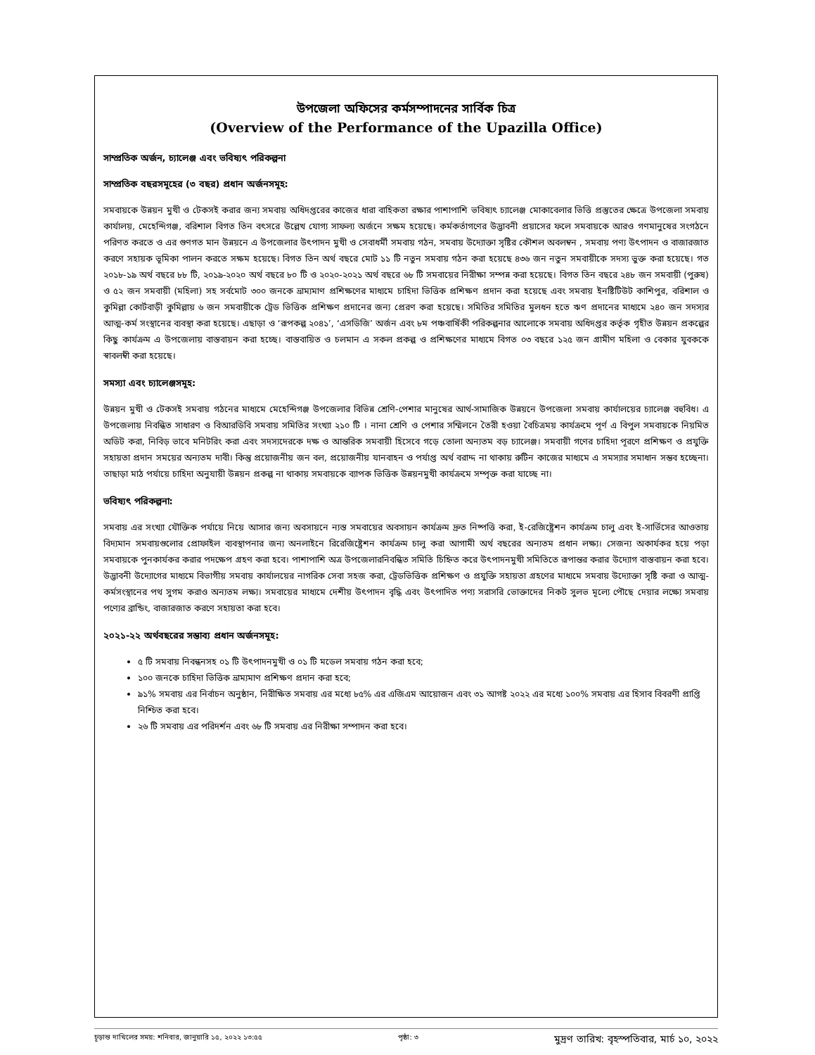উপজেলা অফিসের কর্মসম্পাদনের সার্বিক চিত্র
(Overview of the Performance of the Upazilla Office)
সাম্প্রতিক অর্জন, চ্যালেঞ্জ এবং ভবিষ্যৎ পরিকল্পনা
সাম্প্রতিক বছরসমূহের (৩ বছর) প্রধান অর্জনসমূহ:
সমবায়কে উন্নয়ন মুখী ও টেকসই করার জন্য সমবায় অধিদপ্তরের কাজের ধারা বাহিকতা রক্ষার পাশাপাশি ভবিষ্যৎ চ্যালেঞ্জ মোকাবেলার ভিত্তি প্রস্তুতের ক্ষেত্রে উপজেলা সমবায় কার্যালয়, মেহেন্দিগঞ্জ, বরিশাল বিগত তিন বৎসরে উল্লেখ যোগ্য সাফল্য অর্জনে সক্ষম হয়েছে। কর্মকর্তাগণের উদ্ভাবনী প্রয়াসের ফলে সমবায়কে আরও গণমানুষের সংগঠনে পরিণত করতে ও এর গুণগত মান উন্নয়নে এ উপজেলার উৎপাদন মুখী ও সেবাধর্মী সমবায় গঠন, সমবায় উদ্যোক্তা সৃষ্টির কৌশল অবলম্বন , সমবায় পণ্য উৎপাদন ও বাজারজাত করণে সহায়ক ভূমিকা পালন করতে সক্ষম হয়েছে। বিগত তিন অর্থ বছরে মোট ১১ টি নতুন সমবায় গঠন করা হয়েছে ৪৩৬ জন নতুন সমবায়ীকে সদস্য ভুক্ত করা হয়েছে। গত ২০১৮-১৯ অর্থ বছরে ৮৮ টি, ২০১৯-২০২০ অর্থ বছরে ৮০ টি ও ২০২০-২০২১ অর্থ বছরে ৬৮ টি সমবায়ের নিরীক্ষা সম্পন্ন করা হয়েছে। বিগত তিন বছরে ২৪৮ জন সমবায়ী (পুরুষ) ও ৫২ জন সমবায়ী (মহিলা) সহ সর্বমোট ৩০০ জনকে ভ্রাম্যমাণ প্রশিক্ষণের মাধ্যমে চাহিদা ভিত্তিক প্রশিক্ষণ প্রদান করা হয়েছে এবং সমবায় ইনষ্টিটিউট কাশিপুর, বরিশাল ও কুমিল্লা কোর্টবাড়ী কুমিল্লায় ৬ জন সমবায়ীকে ট্রেড ভিত্তিক প্রশিক্ষণ প্রদানের জন্য প্রেরণ করা হয়েছে। সমিতির সমিতির মুলধন হতে ঋণ প্রদানের মাধ্যমে ২৪০ জন সদস্যর আত্ম-কর্ম সংস্থানের ব্যবস্থা করা হয়েছে। এছাড়া ও ‘রূপকল্প ২০৪১’, ‘এসডিজি’ অর্জন এবং ৮ম পঞ্চবার্ষিকী পরিকল্পনার আলোকে সমবায় অধিদপ্তর কর্তৃক গৃহীত উন্নয়ন প্রকল্পের কিছু কার্যক্রম এ উপজেলায় বাস্তবায়ন করা হচ্ছে। বাস্তবায়িত ও চলমান এ সকল প্রকল্প ও প্রশিক্ষণের মাধ্যমে বিগত ০৩ বছরে ১২৫ জন গ্রামীণ মহিলা ও বেকার যুবককে স্বাবলম্বী করা হয়েছে।
সমস্যা এবং চ্যালেঞ্জসমূহ:
উন্নয়ন মুখী ও টেকসই সমবায় গঠনের মাধ্যমে মেহেন্দিগঞ্জ উপজেলার বিভিন্ন শ্রেণি-পেশার মানুষের আর্থ-সামাজিক উন্নয়নে উপজেলা সমবায় কার্যালয়ের চ্যালেঞ্জ বহুবিধ। এ উপজেলায় নিবন্ধিত সাধারণ ও বিআরডিবি সমবায় সমিতির সংখ্যা ২১০ টি । নানা শ্রেণি ও পেশার সম্মিলনে তৈরী হওয়া বৈচিত্রময় কার্যক্রমে পূর্ণ এ বিপুল সমবায়কে নিয়মিত অডিট করা, নিবিড় ভাবে মনিটরিং করা এবং সদস্যদেরকে দক্ষ ও আন্তরিক সমবায়ী হিসেবে গড়ে তোলা অন্যতম বড় চ্যালেঞ্জ। সমবায়ী গণের চাহিদা পূরণে প্রশিক্ষণ ও প্রযুক্তি সহায়তা প্রদান সময়ের অন্যতম দাবী। কিন্তু প্রয়োজনীয় জন বল, প্রয়োজনীয় যানবাহন ও পর্যাপ্ত অর্থ বরাদ্দ না থাকায় রুটিন কাজের মাধ্যমে এ সমস্যার সমাধান সম্ভব হচ্ছেনা। তাছাড়া মাঠ পর্যায়ে চাহিদা অনুযায়ী উন্নয়ন প্রকল্প না থাকায় সমবায়কে ব্যাপক ভিত্তিক উন্নয়নমুখী কার্যক্রমে সম্পৃক্ত করা যাচ্ছে না।
ভবিষ্যৎ পরিকল্পনা:
সমবায় এর সংখ্যা যৌক্তিক পর্যায়ে নিয়ে আসার জন্য অবসায়নে ন্যস্ত সমবায়ের অবসায়ন কার্যক্রম দ্রুত নিষ্পত্তি করা, ই-রেজিষ্ট্রেশন কার্যক্রম চালু এবং ই-সার্ভিসের আওতায় বিদ্যমান সমবায়গুলোর প্রোফাইল ব্যবস্থাপনার জন্য অনলাইনে রিরেজিষ্ট্রেশন কার্যক্রম চালু করা আগামী অর্থ বছরের অন্যতম প্রধান লক্ষ্য। সেজন্য অকার্যকর হয়ে পড়া সমবায়কে পুনকার্যকর করার পদক্ষেপ গ্রহণ করা হবে। পাশাপাশি অত্র উপজেলারনিবন্ধিত সমিতি চিহ্নিত করে উৎপাদনমুখী সমিতিতে রূপান্তর করার উদ্যোগ বাস্তবায়ন করা হবে। উদ্ভাবনী উদ্যোগের মাধ্যমে বিভাগীয় সমবায় কার্যালয়ের নাগরিক সেবা সহজ করা, ট্রেডভিত্তিক প্রশিক্ষণ ও প্রযুক্তি সহায়তা গ্রহণের মাধ্যমে সমবায় উদ্যোক্তা সৃষ্টি করা ও আত্ম-কর্মসংস্থানের পথ সুগম করাও অন্যতম লক্ষ্য। সমবায়ের মাধ্যমে দেশীয় উৎপাদন বৃদ্ধি এবং উৎপাদিত পণ্য সরাসরি ভোক্তাদের নিকট সুলভ মূল্যে পৌছে দেয়ার লক্ষ্যে সমবায় পণ্যের ব্রান্ডিং, বাজারজাত করণে সহায়তা করা হবে।
২০২১-২২ অর্থবছরের সম্ভাব্য প্রধান অর্জনসমূহ:
৫ টি সমবায় নিবন্ধনসহ ০১ টি উৎপাদনমুখী ও ০১ টি মডেল সমবায় গঠন করা হবে;
১০০ জনকে চাহিদা ভিত্তিক ভ্রাম্যমাণ প্রশিক্ষণ প্রদান করা হবে;
৯১% সমবায় এর নির্বাচন অনুষ্ঠান, নিরীক্ষিত সমবায় এর মধ্যে ৮৫% এর এজিএম আয়োজন এবং ৩১ আগষ্ট ২০২২ এর মধ্যে ১০০% সমবায় এর হিসাব বিবরণী প্রাপ্তি নিশ্চিত করা হবে।
২৬ টি সমবায় এর পরিদর্শন এবং ৬৮ টি সমবায় এর নিরীক্ষা সম্পাদন করা হবে।
চূড়ান্ত দাখিলের সময়: শনিবার, জানুয়ারি ১৫, ২০২২ ১৩:৫৫ পৃষ্ঠা: ৩ মুদ্রণ তারিখ: বৃহস্পতিবার, মার্চ ১০, ২০২২